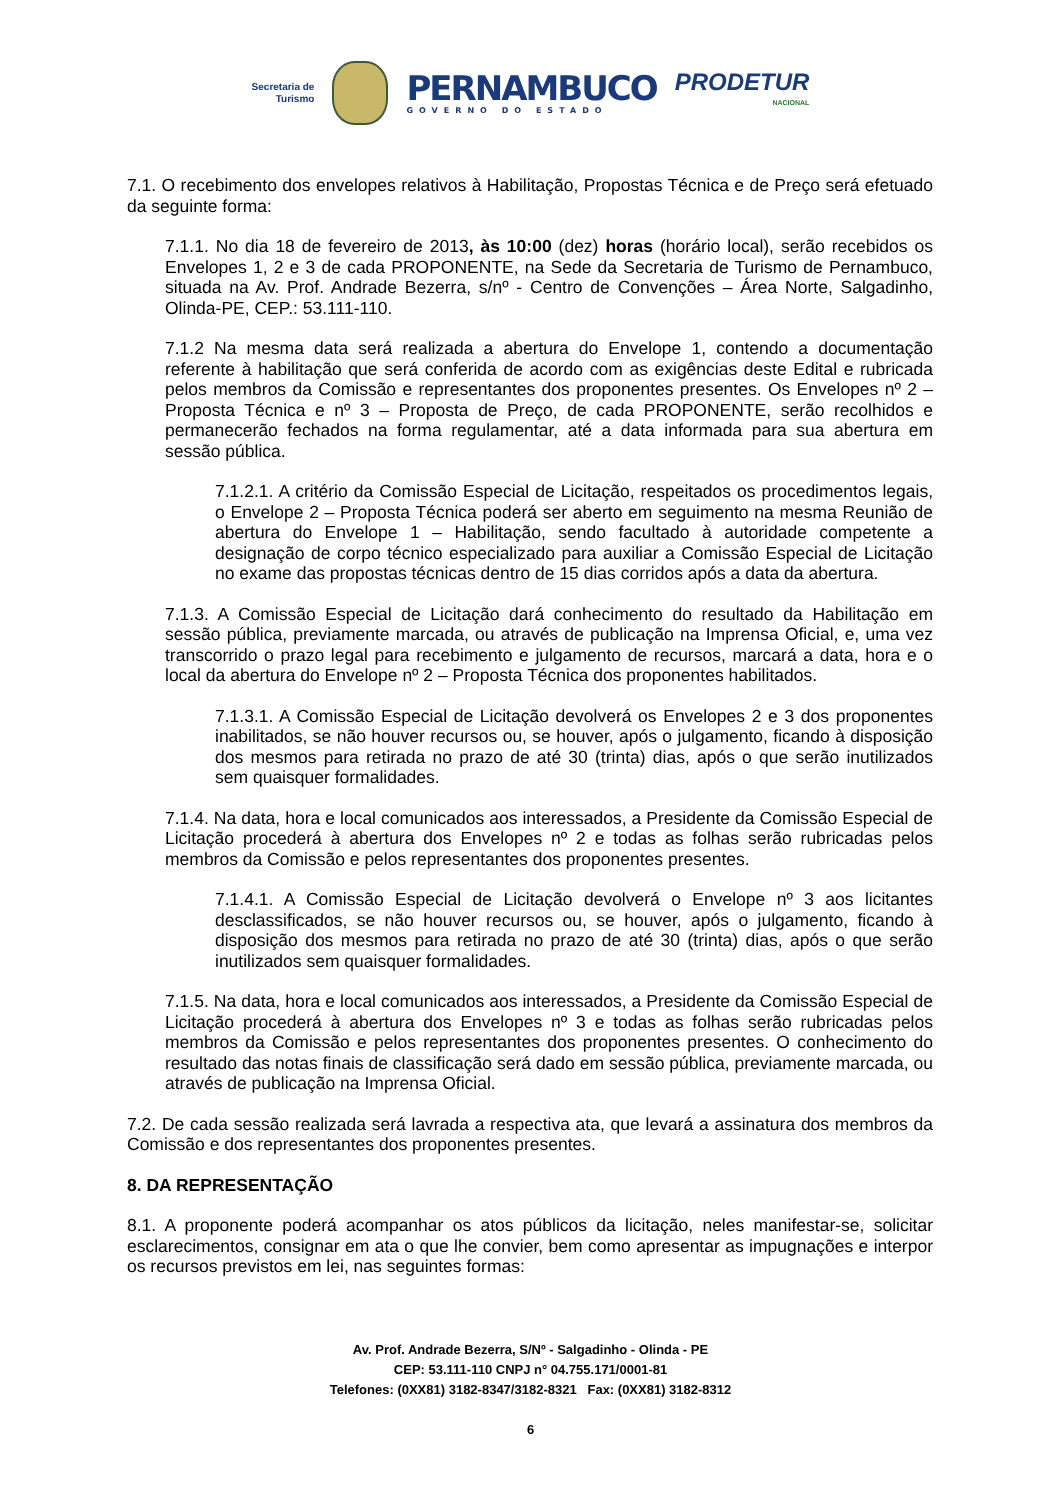Secretaria de
Turismo
PERNAMBUCO
GOVERNO DO ESTADO
PRODETUR
NACIONAL
7.1. O recebimento dos envelopes relativos à Habilitação, Propostas Técnica e de Preço será efetuado da seguinte forma:
7.1.1. No dia 18 de fevereiro de 2013, às 10:00 (dez) horas (horário local), serão recebidos os Envelopes 1, 2 e 3 de cada PROPONENTE, na Sede da Secretaria de Turismo de Pernambuco, situada na Av. Prof. Andrade Bezerra, s/nº - Centro de Convenções – Área Norte, Salgadinho, Olinda-PE, CEP.: 53.111-110.
7.1.2 Na mesma data será realizada a abertura do Envelope 1, contendo a documentação referente à habilitação que será conferida de acordo com as exigências deste Edital e rubricada pelos membros da Comissão e representantes dos proponentes presentes. Os Envelopes nº 2 – Proposta Técnica e nº 3 – Proposta de Preço, de cada PROPONENTE, serão recolhidos e permanecerão fechados na forma regulamentar, até a data informada para sua abertura em sessão pública.
7.1.2.1. A critério da Comissão Especial de Licitação, respeitados os procedimentos legais, o Envelope 2 – Proposta Técnica poderá ser aberto em seguimento na mesma Reunião de abertura do Envelope 1 – Habilitação, sendo facultado à autoridade competente a designação de corpo técnico especializado para auxiliar a Comissão Especial de Licitação no exame das propostas técnicas dentro de 15 dias corridos após a data da abertura.
7.1.3. A Comissão Especial de Licitação dará conhecimento do resultado da Habilitação em sessão pública, previamente marcada, ou através de publicação na Imprensa Oficial, e, uma vez transcorrido o prazo legal para recebimento e julgamento de recursos, marcará a data, hora e o local da abertura do Envelope nº 2 – Proposta Técnica dos proponentes habilitados.
7.1.3.1. A Comissão Especial de Licitação devolverá os Envelopes 2 e 3 dos proponentes inabilitados, se não houver recursos ou, se houver, após o julgamento, ficando à disposição dos mesmos para retirada no prazo de até 30 (trinta) dias, após o que serão inutilizados sem quaisquer formalidades.
7.1.4. Na data, hora e local comunicados aos interessados, a Presidente da Comissão Especial de Licitação procederá à abertura dos Envelopes nº 2 e todas as folhas serão rubricadas pelos membros da Comissão e pelos representantes dos proponentes presentes.
7.1.4.1. A Comissão Especial de Licitação devolverá o Envelope nº 3 aos licitantes desclassificados, se não houver recursos ou, se houver, após o julgamento, ficando à disposição dos mesmos para retirada no prazo de até 30 (trinta) dias, após o que serão inutilizados sem quaisquer formalidades.
7.1.5. Na data, hora e local comunicados aos interessados, a Presidente da Comissão Especial de Licitação procederá à abertura dos Envelopes nº 3 e todas as folhas serão rubricadas pelos membros da Comissão e pelos representantes dos proponentes presentes. O conhecimento do resultado das notas finais de classificação será dado em sessão pública, previamente marcada, ou através de publicação na Imprensa Oficial.
7.2. De cada sessão realizada será lavrada a respectiva ata, que levará a assinatura dos membros da Comissão e dos representantes dos proponentes presentes.
8. DA REPRESENTAÇÃO
8.1. A proponente poderá acompanhar os atos públicos da licitação, neles manifestar-se, solicitar esclarecimentos, consignar em ata o que lhe convier, bem como apresentar as impugnações e interpor os recursos previstos em lei, nas seguintes formas:
Av. Prof. Andrade Bezerra, S/Nº - Salgadinho - Olinda - PE
CEP: 53.111-110 CNPJ n° 04.755.171/0001-81
Telefones: (0XX81) 3182-8347/3182-8321 Fax: (0XX81) 3182-8312
6